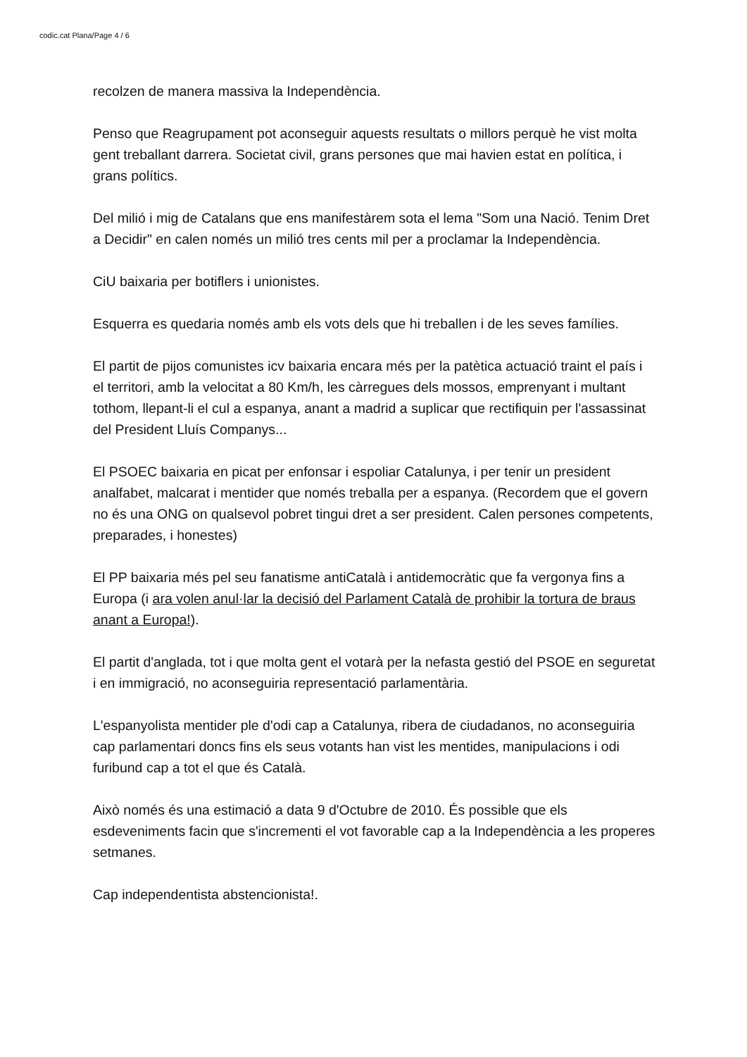codic.cat Plana/Page 4 / 6
recolzen de manera massiva la Independència.
Penso que Reagrupament pot aconseguir aquests resultats o millors perquè he vist molta gent treballant darrera. Societat civil, grans persones que mai havien estat en política, i grans polítics.
Del milió i mig de Catalans que ens manifestàrem sota el lema "Som una Nació. Tenim Dret a Decidir" en calen només un milió tres cents mil per a proclamar la Independència.
CiU baixaria per botiflers i unionistes.
Esquerra es quedaria només amb els vots dels que hi treballen i de les seves famílies.
El partit de pijos comunistes icv baixaria encara més per la patètica actuació traint el país i el territori, amb la velocitat a 80 Km/h, les càrregues dels mossos, emprenyant i multant tothom, llepant-li el cul a espanya, anant a madrid a suplicar que rectifiquin per l'assassinat del President Lluís Companys...
El PSOEC baixaria en picat per enfonsar i espoliar Catalunya, i per tenir un president analfabet, malcarat i mentider que només treballa per a espanya. (Recordem que el govern no és una ONG on qualsevol pobret tingui dret a ser president. Calen persones competents, preparades, i honestes)
El PP baixaria més pel seu fanatisme antiCatalà i antidemocràtic que fa vergonya fins a Europa (i ara volen anul·lar la decisió del Parlament Català de prohibir la tortura de braus anant a Europa!).
El partit d'anglada, tot i que molta gent el votarà per la nefasta gestió del PSOE en seguretat i en immigració, no aconseguiria representació parlamentària.
L'espanyolista mentider ple d'odi cap a Catalunya, ribera de ciudadanos, no aconseguiria cap parlamentari doncs fins els seus votants han vist les mentides, manipulacions i odi furibund cap a tot el que és Català.
Això només és una estimació a data 9 d'Octubre de 2010. És possible que els esdeveniments facin que s'incrementi el vot favorable cap a la Independència a les properes setmanes.
Cap independentista abstencionista!.